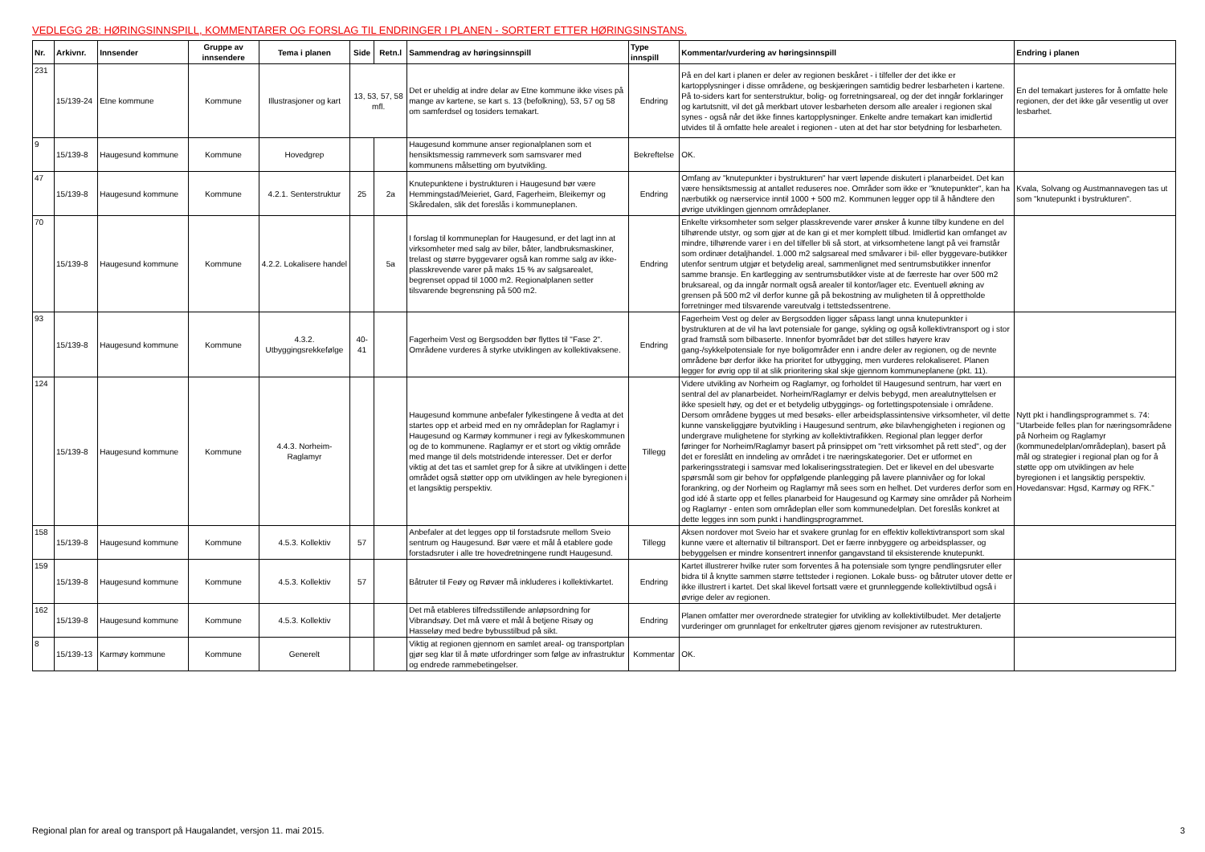VEDLEGG 2B: HØRINGSINNSPILL, KOMMENTARER OG FORSLAG TIL ENDRINGER I PLANEN - SORTERT ETTER HØRINGSINSTANS.
| Nr. | Arkivnr. | Innsender | Gruppe av innsendere | Tema i planen | Side | Retn.l | Sammendrag av høringsinnspill | Type innspill | Kommentar/vurdering av høringsinnspill | Endring i planen |
| --- | --- | --- | --- | --- | --- | --- | --- | --- | --- | --- |
| 231 | 15/139-24 | Etne kommune | Kommune | Illustrasjoner og kart | 13, 53, 57, 58 mfl. | | Det er uheldig at indre delar av Etne kommune ikke vises på mange av kartene, se kart s. 13 (befolkning), 53, 57 og 58 om samferdsel og tosiders temakart. | Endring | På en del kart i planen er deler av regionen beskåret - i tilfeller der det ikke er kartopplysninger i disse områdene, og beskjæringen samtidig bedrer lesbarheten i kartene. På to-siders kart for senterstruktur, bolig- og forretningsareal, og der det inngår forklaringer og kartutsnitt, vil det gå merkbart utover lesbarheten dersom alle arealer i regionen skal synes - også når det ikke finnes kartopplysninger. Enkelte andre temakart kan imidlertid utvides til å omfatte hele arealet i regionen - uten at det har stor betydning for lesbarheten. | En del temakart justeres for å omfatte hele regionen, der det ikke går vesentlig ut over lesbarhet. |
| 9 | 15/139-8 | Haugesund kommune | Kommune | Hovedgrep | | | Haugesund kommune anser regionalplanen som et hensiktsmessig rammeverk som samsvarer med kommunens målsetting om byutvikling. | Bekreftelse | OK. | |
| 47 | 15/139-8 | Haugesund kommune | Kommune | 4.2.1. Senterstruktur | 25 | 2a | Knutepunktene i bystrukturen i Haugesund bør være Hemmingstad/Meieriet, Gard, Fagerheim, Bleikemyr og Skåredalen, slik det foreslås i kommuneplanen. | Endring | Omfang av "knutepunkter i bystrukturen" har vært løpende diskutert i planarbeidet. Det kan være hensiktsmessig at antallet reduseres noe. Områder som ikke er "knutepunkter", kan ha nærbutikk og nærservice inntil 1000 + 500 m2. Kommunen legger opp til å håndtere den øvrige utviklingen gjennom områdeplaner. | Kvala, Solvang og Austmannavegen tas ut som "knutepunkt i bystrukturen". |
| 70 | 15/139-8 | Haugesund kommune | Kommune | 4.2.2. Lokalisere handel | | 5a | I forslag til kommuneplan for Haugesund, er det lagt inn at virksomheter med salg av biler, båter, landbruksmaskiner, trelast og større byggevarer også kan romme salg av ikke-plasskrevende varer på maks 15 % av salgsarealet, begrenset oppad til 1000 m2. Regionalplanen setter tilsvarende begrensning på 500 m2. | Endring | Enkelte virksomheter som selger plasskrevende varer ønsker å kunne tilby kundene en del tilhørende utstyr, og som gjør at de kan gi et mer komplett tilbud. Imidlertid kan omfanget av mindre, tilhørende varer i en del tilfeller bli så stort, at virksomhetene langt på vei framstår som ordinær detaljhandel. 1.000 m2 salgsareal med småvarer i bil- eller byggevare-butikker utenfor sentrum utgjør et betydelig areal, sammenlignet med sentrumsbutikker innenfor samme bransje. En kartlegging av sentrumsbutikker viste at de færreste har over 500 m2 bruksareal, og da inngår normalt også arealer til kontor/lager etc. Eventuell økning av grensen på 500 m2 vil derfor kunne gå på bekostning av muligheten til å opprettholde forretninger med tilsvarende vareutvalg i tettstedssentrene. | |
| 93 | 15/139-8 | Haugesund kommune | Kommune | 4.3.2. Utbyggingsrekkefølge | 40-41 | | Fagerheim Vest og Bergsodden bør flyttes til "Fase 2". Områdene vurderes å styrke utviklingen av kollektivaksene. | Endring | Fagerheim Vest og deler av Bergsodden ligger såpass langt unna knutepunkter i bystrukturen at de vil ha lavt potensiale for gange, sykling og også kollektivtransport og i stor grad framstå som bilbaserte. Innenfor byområdet bør det stilles høyere krav gang-/sykkelpotensiale for nye boligområder enn i andre deler av regionen, og de nevnte områdene bør derfor ikke ha prioritet for utbygging, men vurderes relokaliseret. Planen legger for øvrig opp til at slik prioritering skal skje gjennom kommuneplanene (pkt. 11). | |
| 124 | 15/139-8 | Haugesund kommune | Kommune | 4.4.3. Norheim-Raglamyr | | | Haugesund kommune anbefaler fylkestingene å vedta at det startes opp et arbeid med en ny områdeplan for Raglamyr i Haugesund og Karmøy kommuner i regi av fylkeskommunen og de to kommunene. Raglamyr er et stort og viktig område med mange til dels motstridende interesser. Det er derfor viktig at det tas et samlet grep for å sikre at utviklingen i dette området også støtter opp om utviklingen av hele byregionen i et langsiktig perspektiv. | Tillegg | Videre utvikling av Norheim og Raglamyr, og forholdet til Haugesund sentrum, har vært en sentral del av planarbeidet. Norheim/Raglamyr er delvis bebygd, men arealutnyttelsen er ikke spesielt høy, og det er et betydelig utbyggings- og fortettingspotensiale i områdene. Dersom områdene bygges ut med besøks- eller arbeidsplassintensive virksomheter, vil dette kunne vanskeliggjøre byutvikling i Haugesund sentrum, øke bilavhengigheten i regionen og undergrave mulighetene for styrking av kollektivtrafikken. Regional plan legger derfor føringer for Norheim/Raglamyr basert på prinsippet om "rett virksomhet på rett sted", og der det er foreslått en inndeling av området i tre næringskategorier. Det er utformet en parkeringsstrategi i samsvar med lokaliseringsstrategien. Det er likevel en del ubesvarte spørsmål som gir behov for oppfølgende planlegging på lavere plannivåer og for lokal forankring, og der Norheim og Raglamyr må sees som en helhet. Det vurderes derfor som en god idé å starte opp et felles planarbeid for Haugesund og Karmøy sine områder på Norheim og Raglamyr - enten som områdeplan eller som kommunedelplan. Det foreslås konkret at dette legges inn som punkt i handlingsprogrammet. | Nytt pkt i handlingsprogrammet s. 74: "Utarbeide felles plan for næringsområdene på Norheim og Raglamyr (kommunedelplan/områdeplan), basert på mål og strategier i regional plan og for å støtte opp om utviklingen av hele byregionen i et langsiktig perspektiv. Hovedansvar: Hgsd, Karmøy og RFK." |
| 158 | 15/139-8 | Haugesund kommune | Kommune | 4.5.3. Kollektiv | 57 | | Anbefaler at det legges opp til forstadsrute mellom Sveio sentrum og Haugesund. Bør være et mål å etablere gode forstadsruter i alle tre hovedretningene rundt Haugesund. | Tillegg | Aksen nordover mot Sveio har et svakere grunlag for en effektiv kollektivtransport som skal kunne være et alternativ til biltransport. Det er færre innbyggere og arbeidsplasser, og bebyggelsen er mindre konsentrert innenfor gangavstand til eksisterende knutepunkt. | |
| 159 | 15/139-8 | Haugesund kommune | Kommune | 4.5.3. Kollektiv | 57 | | Båtruter til Feøy og Røvær må inkluderes i kollektivkartet. | Endring | Kartet illustrerer hvilke ruter som forventes å ha potensiale som tyngre pendlingsruter eller bidra til å knytte sammen større tettsteder i regionen. Lokale buss- og båtruter utover dette er ikke illustrert i kartet. Det skal likevel fortsatt være et grunnleggende kollektivtilbud også i øvrige deler av regionen. | |
| 162 | 15/139-8 | Haugesund kommune | Kommune | 4.5.3. Kollektiv | | | Det må etableres tilfredsstillende anløpsordning for Vibrandsøy. Det må være et mål å betjene Risøy og Hasseløy med bedre bybusstilbud på sikt. | Endring | Planen omfatter mer overordnede strategier for utvikling av kollektivtilbudet. Mer detaljerte vurderinger om grunnlaget for enkeltruter gjøres gjenom revisjoner av rutestrukturen. | |
| 8 | 15/139-13 | Karmøy kommune | Kommune | Generelt | | | Viktig at regionen gjennom en samlet areal- og transportplan gjør seg klar til å møte utfordringer som følge av infrastruktur og endrede rammebetingelser. | Kommentar | OK. | |
Regional plan for areal og transport på Haugalandet, versjon 11. mai 2015. 3